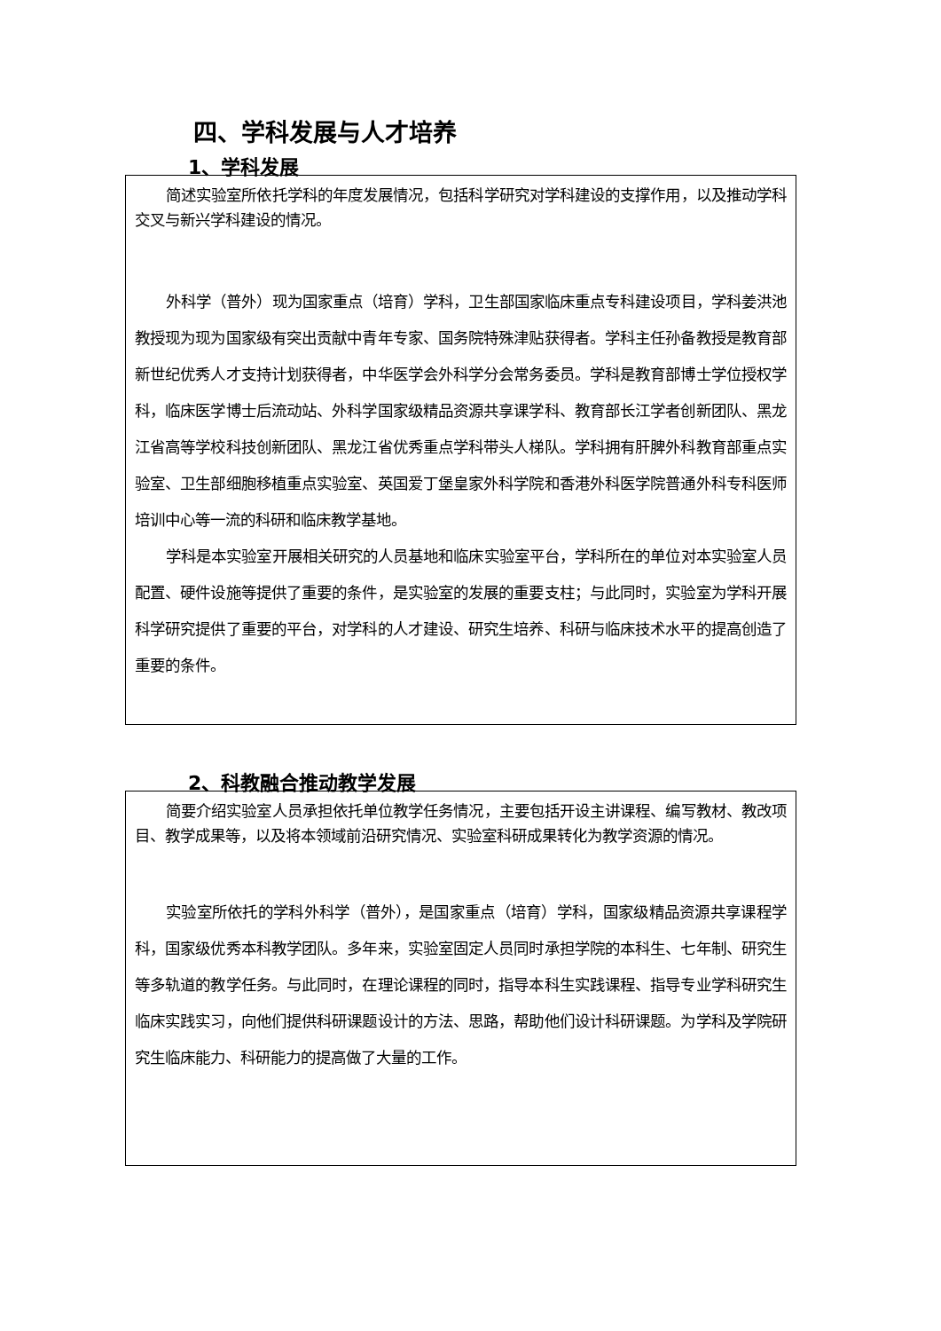四、学科发展与人才培养
1、学科发展
简述实验室所依托学科的年度发展情况，包括科学研究对学科建设的支撑作用，以及推动学科交叉与新兴学科建设的情况。
外科学（普外）现为国家重点（培育）学科，卫生部国家临床重点专科建设项目，学科姜洪池教授现为现为国家级有突出贡献中青年专家、国务院特殊津贴获得者。学科主任孙备教授是教育部新世纪优秀人才支持计划获得者，中华医学会外科学分会常务委员。学科是教育部博士学位授权学科，临床医学博士后流动站、外科学国家级精品资源共享课学科、教育部长江学者创新团队、黑龙江省高等学校科技创新团队、黑龙江省优秀重点学科带头人梯队。学科拥有肝脾外科教育部重点实验室、卫生部细胞移植重点实验室、英国爱丁堡皇家外科学院和香港外科医学院普通外科专科医师培训中心等一流的科研和临床教学基地。
学科是本实验室开展相关研究的人员基地和临床实验室平台，学科所在的单位对本实验室人员配置、硬件设施等提供了重要的条件，是实验室的发展的重要支柱；与此同时，实验室为学科开展科学研究提供了重要的平台，对学科的人才建设、研究生培养、科研与临床技术水平的提高创造了重要的条件。
2、科教融合推动教学发展
简要介绍实验室人员承担依托单位教学任务情况，主要包括开设主讲课程、编写教材、教改项目、教学成果等，以及将本领域前沿研究情况、实验室科研成果转化为教学资源的情况。
实验室所依托的学科外科学（普外），是国家重点（培育）学科，国家级精品资源共享课程学科，国家级优秀本科教学团队。多年来，实验室固定人员同时承担学院的本科生、七年制、研究生等多轨道的教学任务。与此同时，在理论课程的同时，指导本科生实践课程、指导专业学科研究生临床实践实习，向他们提供科研课题设计的方法、思路，帮助他们设计科研课题。为学科及学院研究生临床能力、科研能力的提高做了大量的工作。